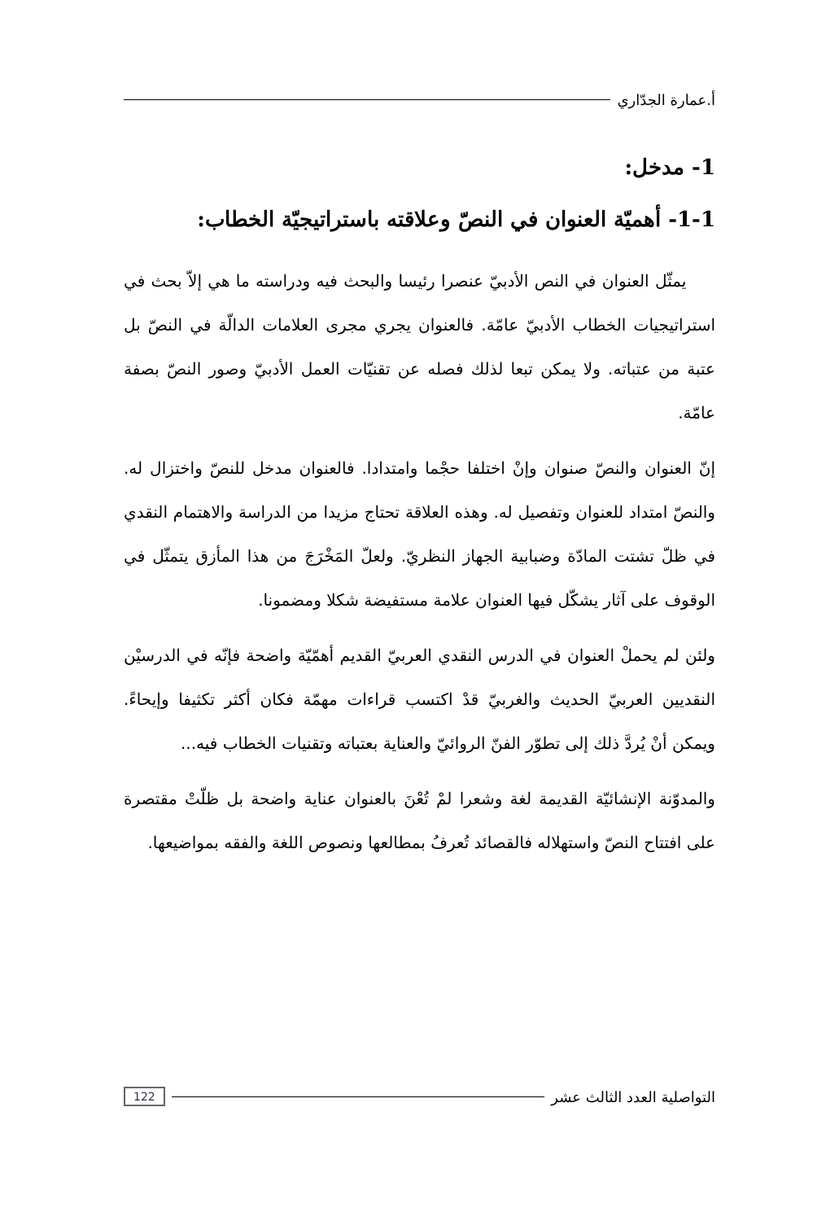أ.عمارة الجدّاري
1- مدخل:
1-1- أهميّة العنوان في النصّ وعلاقته باستراتيجيّة الخطاب:
يمثّل العنوان في النص الأدبيّ عنصرا رئيسا والبحث فيه ودراسته ما هي إلاّ بحث في استراتيجيات الخطاب الأدبيّ عامّة. فالعنوان يجري مجرى العلامات الدالّة في النصّ بل عتبة من عتباته. ولا يمكن تبعا لذلك فصله عن تقنيّات العمل الأدبيّ وصور النصّ بصفة عامّة.
إنّ العنوان والنصّ صنوان وإنْ اختلفا حجْما وامتدادا. فالعنوان مدخل للنصّ واختزال له. والنصّ امتداد للعنوان وتفصيل له. وهذه العلاقة تحتاج مزيدا من الدراسة والاهتمام النقدي في ظلّ تشتت المادّة وضبابية الجهاز النظريّ. ولعلّ المَخْرَجَ من هذا المأزق يتمثّل في الوقوف على آثار يشكّل فيها العنوان علامة مستفيضة شكلا ومضمونا.
ولئن لم يحملْ العنوان في الدرس النقدي العربيّ القديم أهمّيّة واضحة فإنّه في الدرسيْن النقديين العربيّ الحديث والغربيّ قدْ اكتسب قراءات مهمّة فكان أكثر تكثيفا وإيحاءً. ويمكن أنْ يُردَّ ذلك إلى تطوّر الفنّ الروائيّ والعناية بعتباته وتقنيات الخطاب فيه...
والمدوّنة الإنشائيّة القديمة لغة وشعرا لمْ تُعْنَ بالعنوان عناية واضحة بل ظلّتْ مقتصرة على افتتاح النصّ واستهلاله فالقصائد تُعرفُ بمطالعها ونصوص اللغة والفقه بمواضيعها.
التواصلية العدد الثالث عشر 122